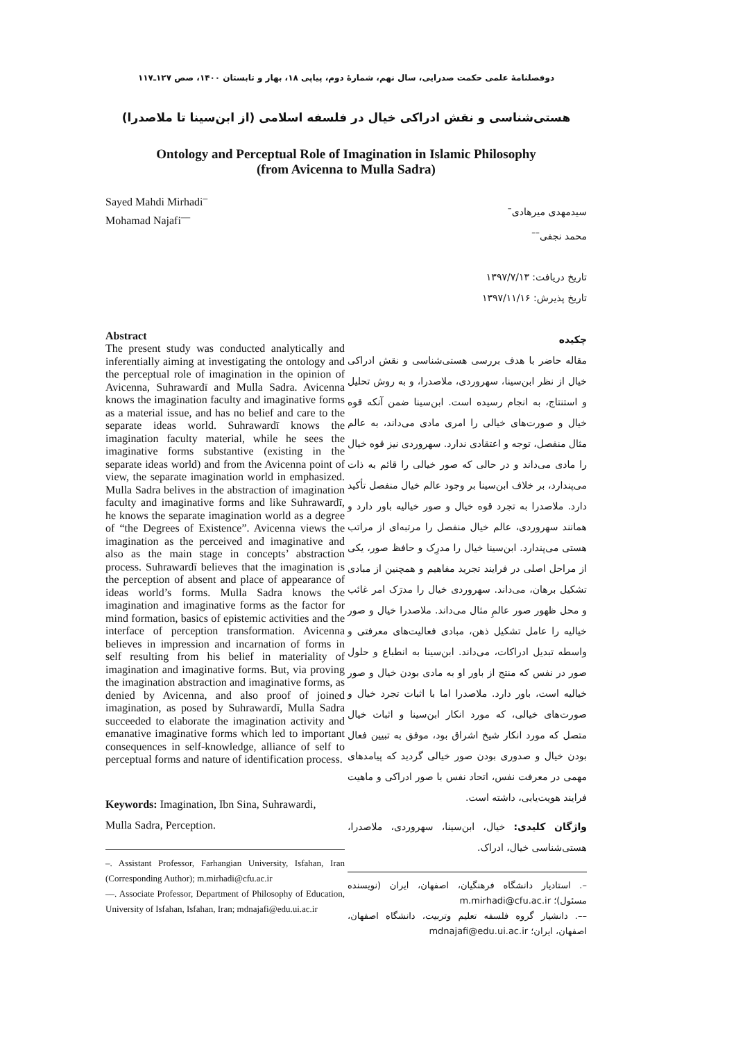دوفصلنامهٔ علمی حکمت صدرایی، سال نهم، شمارهٔ دوم، پیاپی ۱۸، بهار و تابستان ۱۴۰۰، صص ۱۲۷ـ۱۱۷
هستی‌شناسی و نقش ادراکی خیال در فلسفه اسلامی (از ابن‌سینا تا ملاصدرا)
Ontology and Perceptual Role of Imagination in Islamic Philosophy
(from Avicenna to Mulla Sadra)
Sayed Mahdi Mirhadi<sup>–</sup>
Mohamad Najafi<sup>––</sup>
Abstract
The present study was conducted analytically and inferentially aiming at investigating the ontology and the perceptual role of imagination in the opinion of Avicenna, Suhrawardī and Mulla Sadra. Avicenna knows the imagination faculty and imaginative forms as a material issue, and has no belief and care to the separate ideas world. Suhrawardī knows the imagination faculty material, while he sees the imaginative forms substantive (existing in the separate ideas world) and from the Avicenna point of view, the separate imagination world in emphasized. Mulla Sadra belives in the abstraction of imagination faculty and imaginative forms and like Suhrawardī, he knows the separate imagination world as a degree of “the Degrees of Existence”. Avicenna views the imagination as the perceived and imaginative and also as the main stage in concepts’ abstraction process. Suhrawardī believes that the imagination is the perception of absent and place of appearance of ideas world’s forms. Mulla Sadra knows the imagination and imaginative forms as the factor for mind formation, basics of epistemic activities and the interface of perception transformation. Avicenna believes in impression and incarnation of forms in self resulting from his belief in materiality of imagination and imaginative forms. But, via proving the imagination abstraction and imaginative forms, as denied by Avicenna, and also proof of joined imagination, as posed by Suhrawardī, Mulla Sadra succeeded to elaborate the imagination activity and emanative imaginative forms which led to important consequences in self-knowledge, alliance of self to perceptual forms and nature of identification process.
Keywords: Imagination, Ibn Sina, Suhrawardi, Mulla Sadra, Perception.
–. Assistant Professor, Farhangian University, Isfahan, Iran (Corresponding Author); m.mirhadi@cfu.ac.ir
––. Associate Professor, Department of Philosophy of Education, University of Isfahan, Isfahan, Iran; mdnajafi@edu.ui.ac.ir
سیدمهدی میرهادی<sup>–</sup>
محمد نجفی<sup>––</sup>
تاریخ دریافت: ۱۳۹۷/۷/۱۳
تاریخ پذیرش: ۱۳۹۷/۱۱/۱۶
چکیده
مقاله حاضر با هدف بررسی هستی‌شناسی و نقش ادراکی خیال از نظر ابن‌سینا، سهروردی، ملاصدرا، و به روش تحلیل و استنتاج، به انجام رسیده است. ابن‌سینا ضمن آنکه قوه خیال و صورت‌های خیالی را امری مادی می‌داند، به عالم مثال منفصل، توجه و اعتقادی ندارد. سهروردی نیز قوه خیال را مادی می‌داند و در حالی که صور خیالی را قائم به ذات می‌پندارد، بر خلاف ابن‌سینا بر وجود عالم خیال منفصل تأکید دارد. ملاصدرا به تجرد قوه خیال و صور خیالیه باور دارد و همانند سهروردی، عالم خیال منفصل را مرتبه‌ای از مراتب هستی می‌پندارد. ابن‌سینا خیال را مدرِک و حافظ صور، یکی از مراحل اصلی در فرایند تجرید مفاهیم و همچنین از مبادی تشکیل برهان، می‌داند. سهروردی خیال را مدرَک امر غائب و محل ظهور صور عالمِ مثال می‌داند. ملاصدرا خیال و صور خیالیه را عامل تشکیل ذهن، مبادی فعالیت‌های معرفتی و واسطه تبدیل ادراکات، می‌داند. ابن‌سینا به انطباع و حلول صور در نفس که منتج از باور او به مادی بودن خیال و صور خیالیه است، باور دارد. ملاصدرا اما با اثبات تجرد خیال و صورت‌های خیالی، که مورد انکار ابن‌سینا و اثبات خیال متصل که مورد انکار شیخ اشراق بود، موفق به تبیین فعال بودن خیال و صدوری بودن صور خیالی گردید که پیامدهای مهمی در معرفت نفس، اتحاد نفس با صور ادراکی و ماهیت فرایند هویت‌یابی، داشته است.
واژگان کلیدی: خیال، ابن‌سینا، سهروردی، ملاصدرا، هستی‌شناسی خیال، ادراک.
–. استادیار دانشگاه فرهنگیان، اصفهان، ایران (نویسنده مسئول)؛ m.mirhadi@cfu.ac.ir
––. دانشیار گروه فلسفه تعلیم وتربیت، دانشگاه اصفهان، اصفهان، ایران؛ mdnajafi@edu.ui.ac.ir